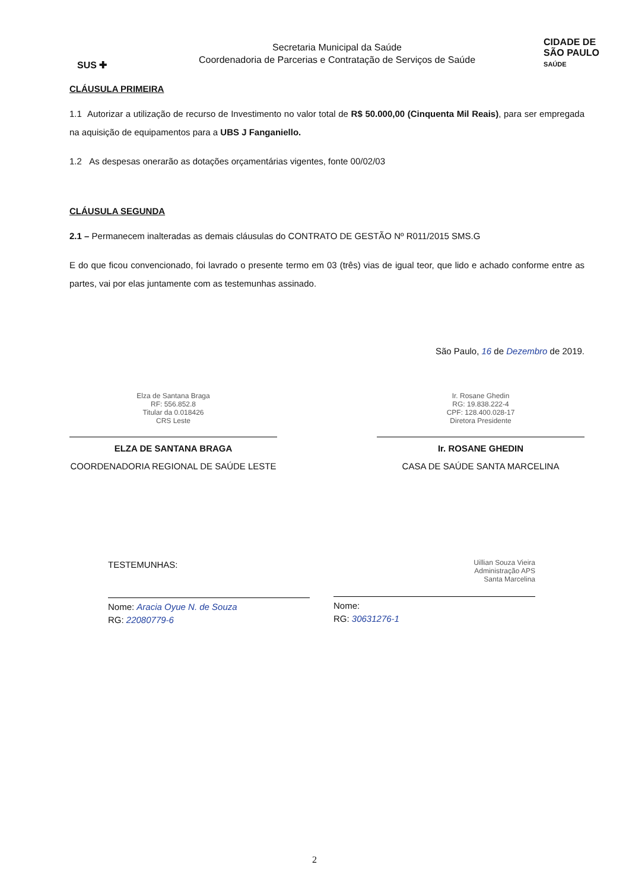SUS ✚
Secretaria Municipal da Saúde
Coordenadoria de Parcerias e Contratação de Serviços de Saúde
CIDADE DE
SÃO PAULO
SAÚDE
CLÁUSULA PRIMEIRA
1.1 Autorizar a utilização de recurso de Investimento no valor total de R$ 50.000,00 (Cinquenta Mil Reais), para ser empregada na aquisição de equipamentos para a UBS J Fanganiello.
1.2 As despesas onerarão as dotações orçamentárias vigentes, fonte 00/02/03
CLÁUSULA SEGUNDA
2.1 – Permanecem inalteradas as demais cláusulas do CONTRATO DE GESTÃO Nº R011/2015 SMS.G
E do que ficou convencionado, foi lavrado o presente termo em 03 (três) vias de igual teor, que lido e achado conforme entre as partes, vai por elas juntamente com as testemunhas assinado.
São Paulo, 16 de Dezembro de 2019.
Elza de Santana Braga
RF: 556.852.8
Titular da 0.018426
CRS Leste
ELZA DE SANTANA BRAGA
COORDENADORIA REGIONAL DE SAÚDE LESTE
Ir. Rosane Ghedin
RG: 19.838.222-4
CPF: 128.400.028-17
Diretora Presidente
Ir. ROSANE GHEDIN
CASA DE SAÚDE SANTA MARCELINA
TESTEMUNHAS:
Nome: Aracia Oyue N. de Souza
RG: 22080779-6
Uillian Souza Vieira
Administração APS
Santa Marcelina
Nome:
RG: 30631276-1
2